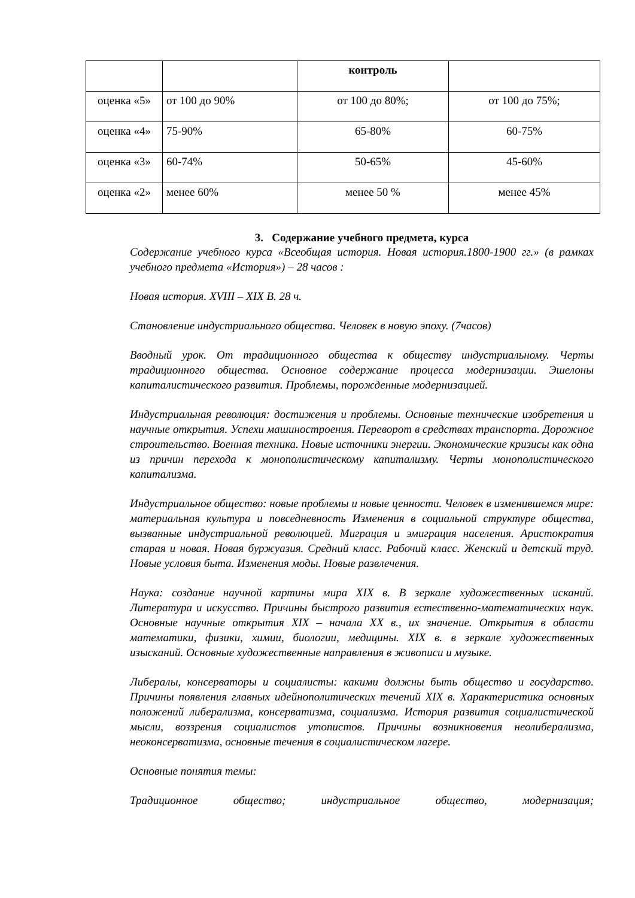| | | контроль | |
| оценка «5» | от 100 до 90% | от 100 до 80%; | от 100 до 75%; |
| оценка «4» | 75-90% | 65-80% | 60-75% |
| оценка «3» | 60-74% | 50-65% | 45-60% |
| оценка «2» | менее 60% | менее 50 % | менее 45% |
3. Содержание учебного предмета, курса
Содержание учебного курса «Всеобщая история. Новая история.1800-1900 гг.» (в рамках учебного предмета «История») – 28 часов :
Новая история. XVIII – XIX В. 28 ч.
Становление индустриального общества. Человек в новую эпоху. (7часов)
Вводный урок. От традиционного общества к обществу индустриальному. Черты традиционного общества. Основное содержание процесса модернизации. Эшелоны капиталистического развития. Проблемы, порожденные модернизацией.
Индустриальная революция: достижения и проблемы. Основные технические изобретения и научные открытия. Успехи машиностроения. Переворот в средствах транспорта. Дорожное строительство. Военная техника. Новые источники энергии. Экономические кризисы как одна из причин перехода к монополистическому капитализму. Черты монополистического капитализма.
Индустриальное общество: новые проблемы и новые ценности. Человек в изменившемся мире: материальная культура и повседневность Изменения в социальной структуре общества, вызванные индустриальной революцией. Миграция и эмиграция населения. Аристократия старая и новая. Новая буржуазия. Средний класс. Рабочий класс. Женский и детский труд. Новые условия быта. Изменения моды. Новые развлечения.
Наука: создание научной картины мира XIX в. В зеркале художественных исканий. Литература и искусство. Причины быстрого развития естественно-математических наук. Основные научные открытия XIX – начала XX в., их значение. Открытия в области математики, физики, химии, биологии, медицины. XIX в. в зеркале художественных изысканий. Основные художественные направления в живописи и музыке.
Либералы, консерваторы и социалисты: какими должны быть общество и государство. Причины появления главных идейнополитических течений XIX в. Характеристика основных положений либерализма, консерватизма, социализма. История развития социалистической мысли, воззрения социалистов утопистов. Причины возникновения неолиберализма, неоконсерватизма, основные течения в социалистическом лагере.
Основные понятия темы:
Традиционное общество; индустриальное общество, модернизация;